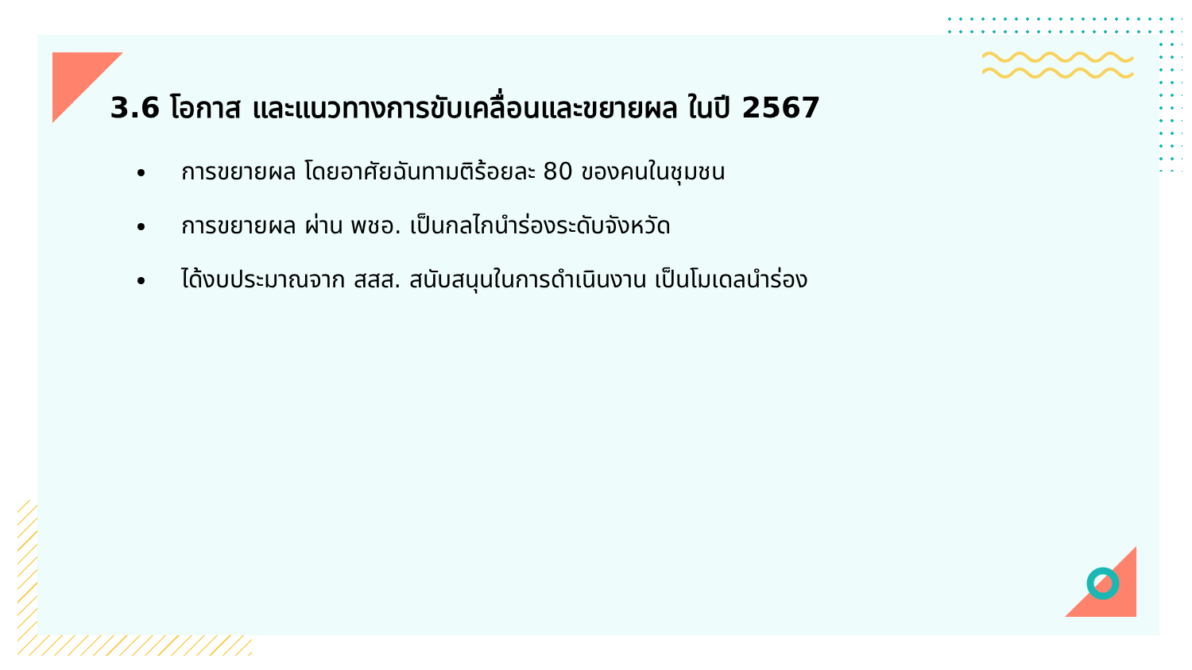3.6 โอกาส และแนวทางการขับเคลื่อนและขยายผล ในปี 2567
การขยายผล โดยอาศัยฉันทามติร้อยละ 80 ของคนในชุมชน
การขยายผล ผ่าน พชอ. เป็นกลไกนำร่องระดับจังหวัด
ได้งบประมาณจาก สสส. สนับสนุนในการดำเนินงาน เป็นโมเดลนำร่อง